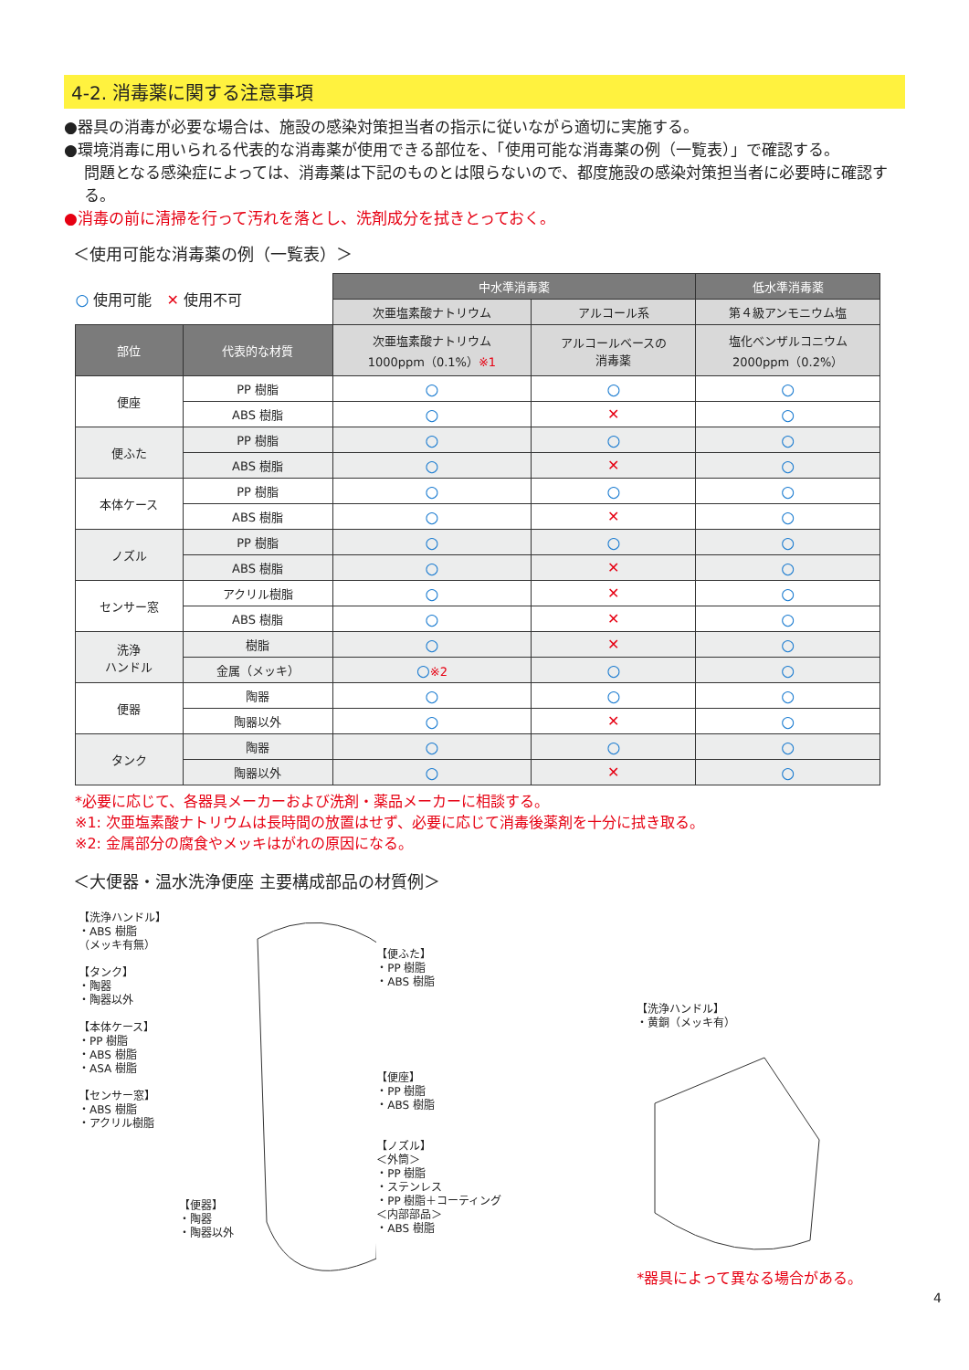4-2. 消毒薬に関する注意事項
●器具の消毒が必要な場合は、施設の感染対策担当者の指示に従いながら適切に実施する。
●環境消毒に用いられる代表的な消毒薬が使用できる部位を、「使用可能な消毒薬の例（一覧表）」で確認する。
問題となる感染症によっては、消毒薬は下記のものとは限らないので、都度施設の感染対策担当者に必要時に確認する。
●消毒の前に清掃を行って汚れを落とし、洗剤成分を拭きとっておく。
＜使用可能な消毒薬の例（一覧表）＞
| ○ 使用可能 ✕ 使用不可 | | 中水準消毒薬 | | 低水準消毒薬 |
| | | 次亜塩素酸ナトリウム | アルコール系 | 第４級アンモニウム塩 |
| 部位 | 代表的な材質 | 次亜塩素酸ナトリウム 1000ppm（0.1%） ※1 | アルコールベースの 消毒薬 | 塩化ベンザルコニウム 2000ppm（0.2%） |
| 便座 | PP 樹脂 | ○ | ○ | ○ |
| | ABS 樹脂 | ○ | ✕ | ○ |
| 便ふた | PP 樹脂 | ○ | ○ | ○ |
| | ABS 樹脂 | ○ | ✕ | ○ |
| 本体ケース | PP 樹脂 | ○ | ○ | ○ |
| | ABS 樹脂 | ○ | ✕ | ○ |
| ノズル | PP 樹脂 | ○ | ○ | ○ |
| | ABS 樹脂 | ○ | ✕ | ○ |
| センサー窓 | アクリル樹脂 | ○ | ✕ | ○ |
| | ABS 樹脂 | ○ | ✕ | ○ |
| 洗浄 ハンドル | 樹脂 | ○ | ✕ | ○ |
| | 金属（メッキ） | ○ ※2 | ○ | ○ |
| 便器 | 陶器 | ○ | ○ | ○ |
| | 陶器以外 | ○ | ✕ | ○ |
| タンク | 陶器 | ○ | ○ | ○ |
| | 陶器以外 | ○ | ✕ | ○ |
*必要に応じて、各器具メーカーおよび洗剤・薬品メーカーに相談する。
※1: 次亜塩素酸ナトリウムは長時間の放置はせず、必要に応じて消毒後薬剤を十分に拭き取る。
※2: 金属部分の腐食やメッキはがれの原因になる。
＜大便器・温水洗浄便座 主要構成部品の材質例＞
【洗浄ハンドル】
・ABS 樹脂
（メッキ有無）
【タンク】
・陶器
・陶器以外
【本体ケース】
・PP 樹脂
・ABS 樹脂
・ASA 樹脂
【センサー窓】
・ABS 樹脂
・アクリル樹脂
【便器】
・陶器
・陶器以外
【便ふた】
・PP 樹脂
・ABS 樹脂
【便座】
・PP 樹脂
・ABS 樹脂
【ノズル】
＜外筒＞
・PP 樹脂
・ステンレス
・PP 樹脂＋コーティング
＜内部部品＞
・ABS 樹脂
【洗浄ハンドル】
・黄銅（メッキ有）
*器具によって異なる場合がある。
4